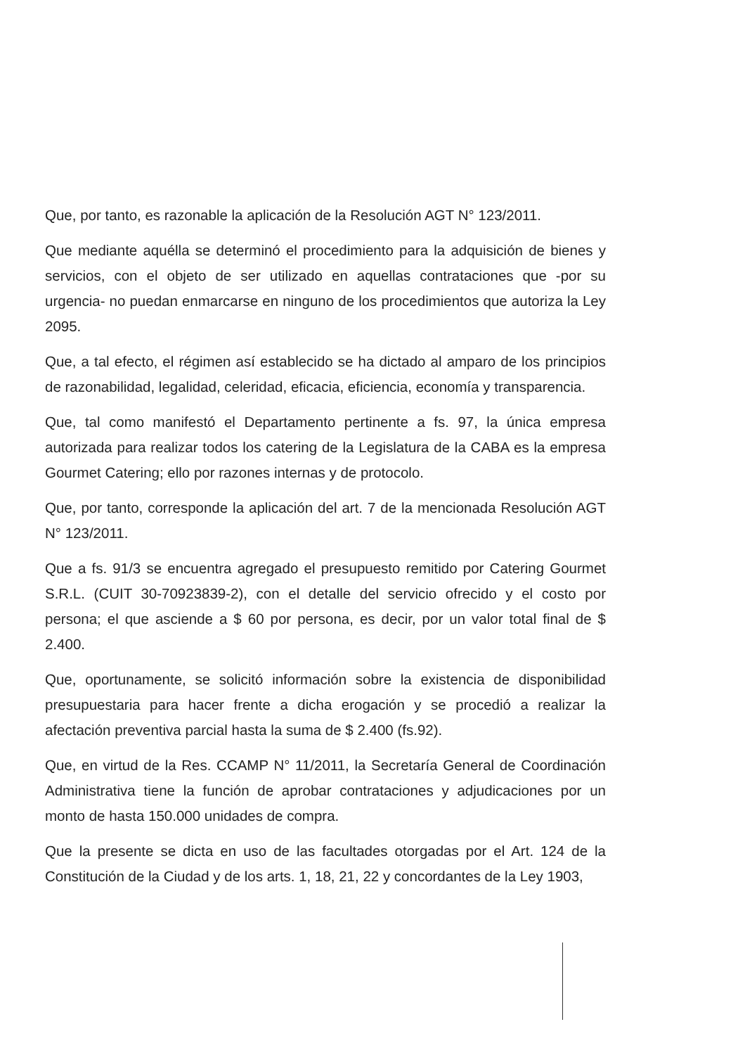Que, por tanto, es razonable la aplicación de la Resolución AGT N° 123/2011.
Que mediante aquélla se determinó el procedimiento para la adquisición de bienes y servicios, con el objeto de ser utilizado en aquellas contrataciones que -por su urgencia- no puedan enmarcarse en ninguno de los procedimientos que autoriza la Ley 2095.
Que, a tal efecto, el régimen así establecido se ha dictado al amparo de los principios de razonabilidad, legalidad, celeridad, eficacia, eficiencia, economía y transparencia.
Que, tal como manifestó el Departamento pertinente a fs. 97, la única empresa autorizada para realizar todos los catering de la Legislatura de la CABA es la empresa Gourmet Catering; ello por razones internas y de protocolo.
Que, por tanto, corresponde la aplicación del art. 7 de la mencionada Resolución AGT N° 123/2011.
Que a fs. 91/3 se encuentra agregado el presupuesto remitido por Catering Gourmet S.R.L. (CUIT 30-70923839-2), con el detalle del servicio ofrecido y el costo por persona; el que asciende a $ 60 por persona, es decir, por un valor total final de $ 2.400.
Que, oportunamente, se solicitó información sobre la existencia de disponibilidad presupuestaria para hacer frente a dicha erogación y se procedió a realizar la afectación preventiva parcial hasta la suma de $ 2.400 (fs.92).
Que, en virtud de la Res. CCAMP N° 11/2011, la Secretaría General de Coordinación Administrativa tiene la función de aprobar contrataciones y adjudicaciones por un monto de hasta 150.000 unidades de compra.
Que la presente se dicta en uso de las facultades otorgadas por el Art. 124 de la Constitución de la Ciudad y de los arts. 1, 18, 21, 22 y concordantes de la Ley 1903,